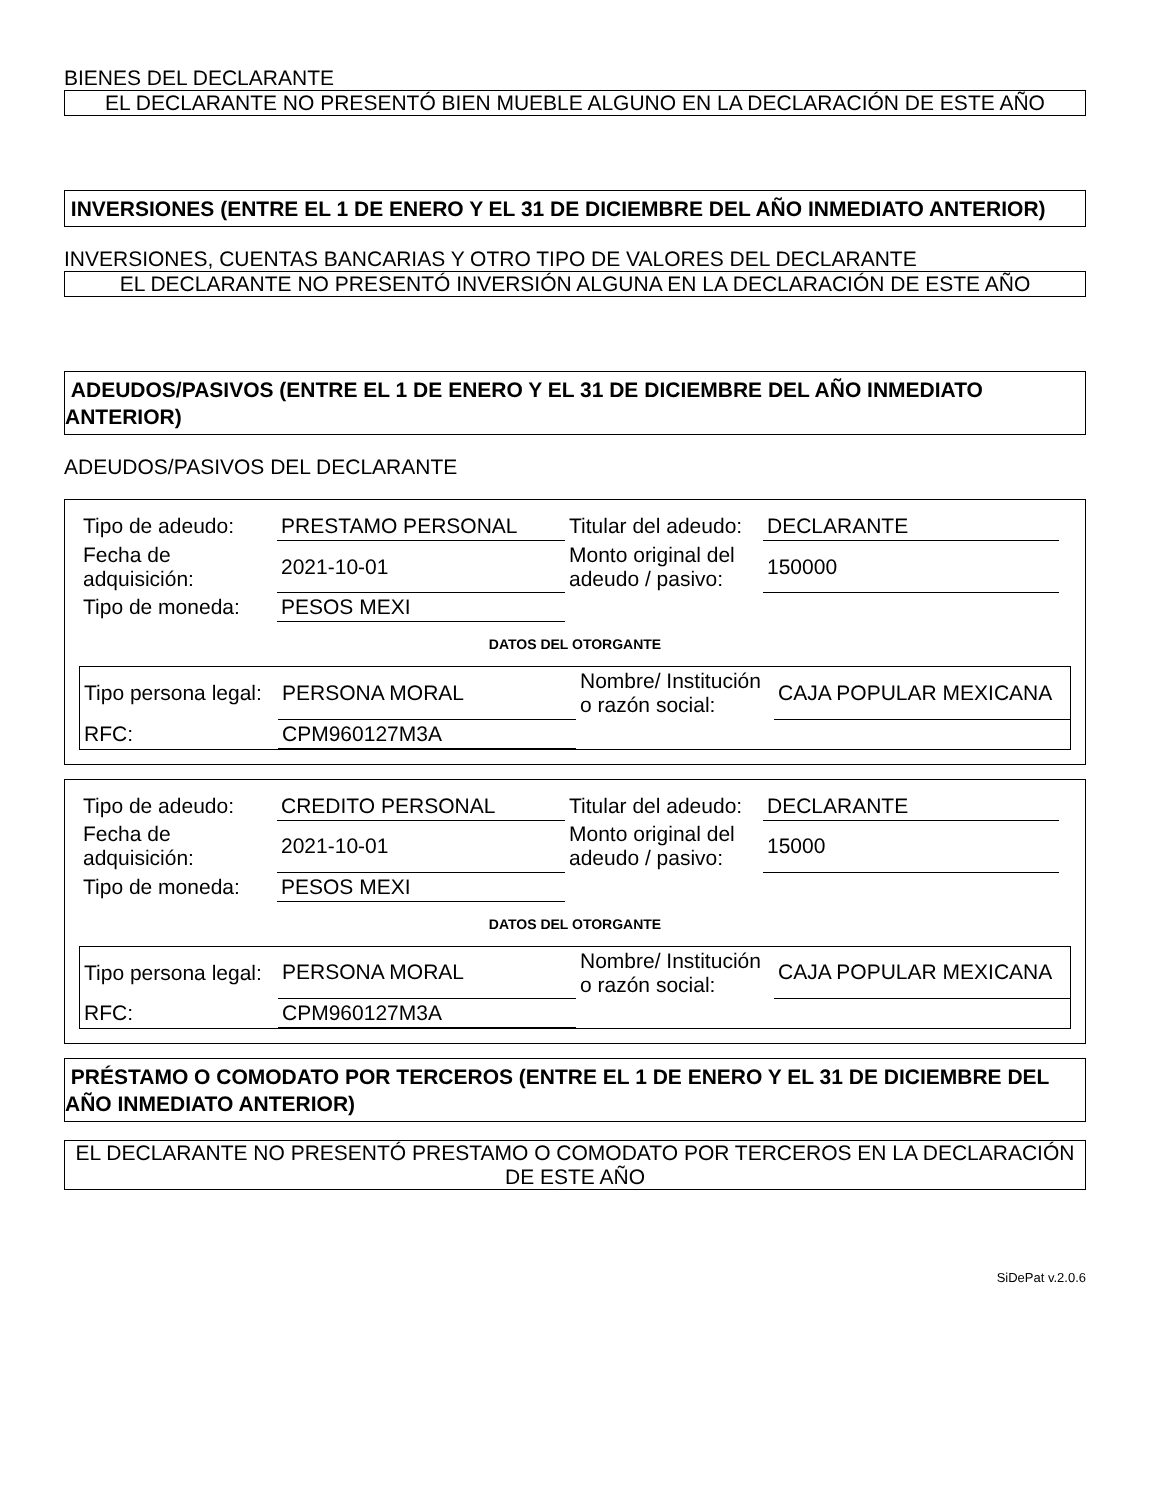BIENES DEL DECLARANTE
EL DECLARANTE NO PRESENTÓ BIEN MUEBLE ALGUNO EN LA DECLARACIÓN DE ESTE AÑO
INVERSIONES (ENTRE EL 1 DE ENERO Y EL 31 DE DICIEMBRE DEL AÑO INMEDIATO ANTERIOR)
INVERSIONES, CUENTAS BANCARIAS Y OTRO TIPO DE VALORES DEL DECLARANTE
EL DECLARANTE NO PRESENTÓ INVERSIÓN ALGUNA EN LA DECLARACIÓN DE ESTE AÑO
ADEUDOS/PASIVOS (ENTRE EL 1 DE ENERO Y EL 31 DE DICIEMBRE DEL AÑO INMEDIATO ANTERIOR)
ADEUDOS/PASIVOS DEL DECLARANTE
| Tipo de adeudo: | PRESTAMO PERSONAL | Titular del adeudo: | DECLARANTE |
| Fecha de adquisición: | 2021-10-01 | Monto original del adeudo / pasivo: | 150000 |
| Tipo de moneda: | PESOS MEXI | | |
DATOS DEL OTORGANTE
| Tipo persona legal: | PERSONA MORAL | Nombre/ Institución o razón social: | CAJA POPULAR MEXICANA |
| RFC: | CPM960127M3A | | |
| Tipo de adeudo: | CREDITO PERSONAL | Titular del adeudo: | DECLARANTE |
| Fecha de adquisición: | 2021-10-01 | Monto original del adeudo / pasivo: | 15000 |
| Tipo de moneda: | PESOS MEXI | | |
DATOS DEL OTORGANTE
| Tipo persona legal: | PERSONA MORAL | Nombre/ Institución o razón social: | CAJA POPULAR MEXICANA |
| RFC: | CPM960127M3A | | |
PRÉSTAMO O COMODATO POR TERCEROS (ENTRE EL 1 DE ENERO Y EL 31 DE DICIEMBRE DEL AÑO INMEDIATO ANTERIOR)
EL DECLARANTE NO PRESENTÓ PRESTAMO O COMODATO POR TERCEROS EN LA DECLARACIÓN DE ESTE AÑO
SiDePat v.2.0.6